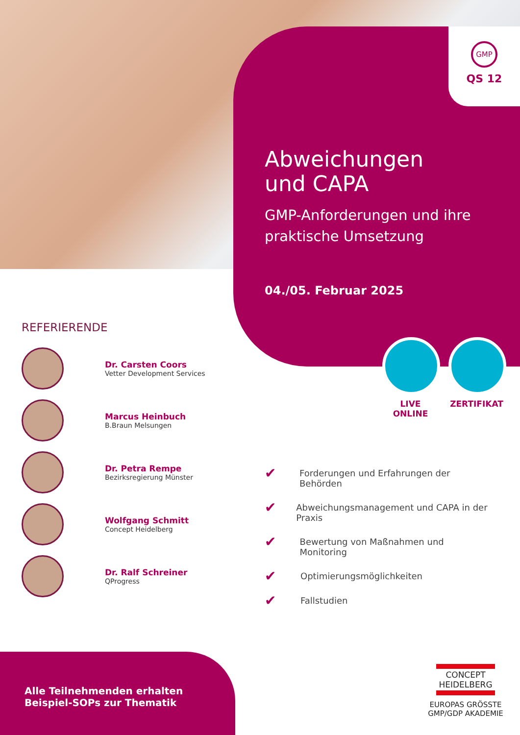GMP
QS 12
Abweichungen
und CAPA
GMP-Anforderungen und ihre praktische Umsetzung
04./05. Februar 2025
LIVE ONLINE ZERTIFIKAT
REFERIERENDE
Dr. Carsten Coors
Vetter Development Services
Marcus Heinbuch
B.Braun Melsungen
Dr. Petra Rempe
Bezirksregierung Münster
Wolfgang Schmitt
Concept Heidelberg
Dr. Ralf Schreiner
QProgress
✔ Forderungen und Erfahrungen der Behörden
✔ Abweichungsmanagement und CAPA in der Praxis
✔ Bewertung von Maßnahmen und Monitoring
✔ Optimierungsmöglichkeiten
✔ Fallstudien
Alle Teilnehmenden erhalten
Beispiel-SOPs zur Thematik
CONCEPT
HEIDELBERG
EUROPAS GRÖSSTE
GMP/GDP AKADEMIE